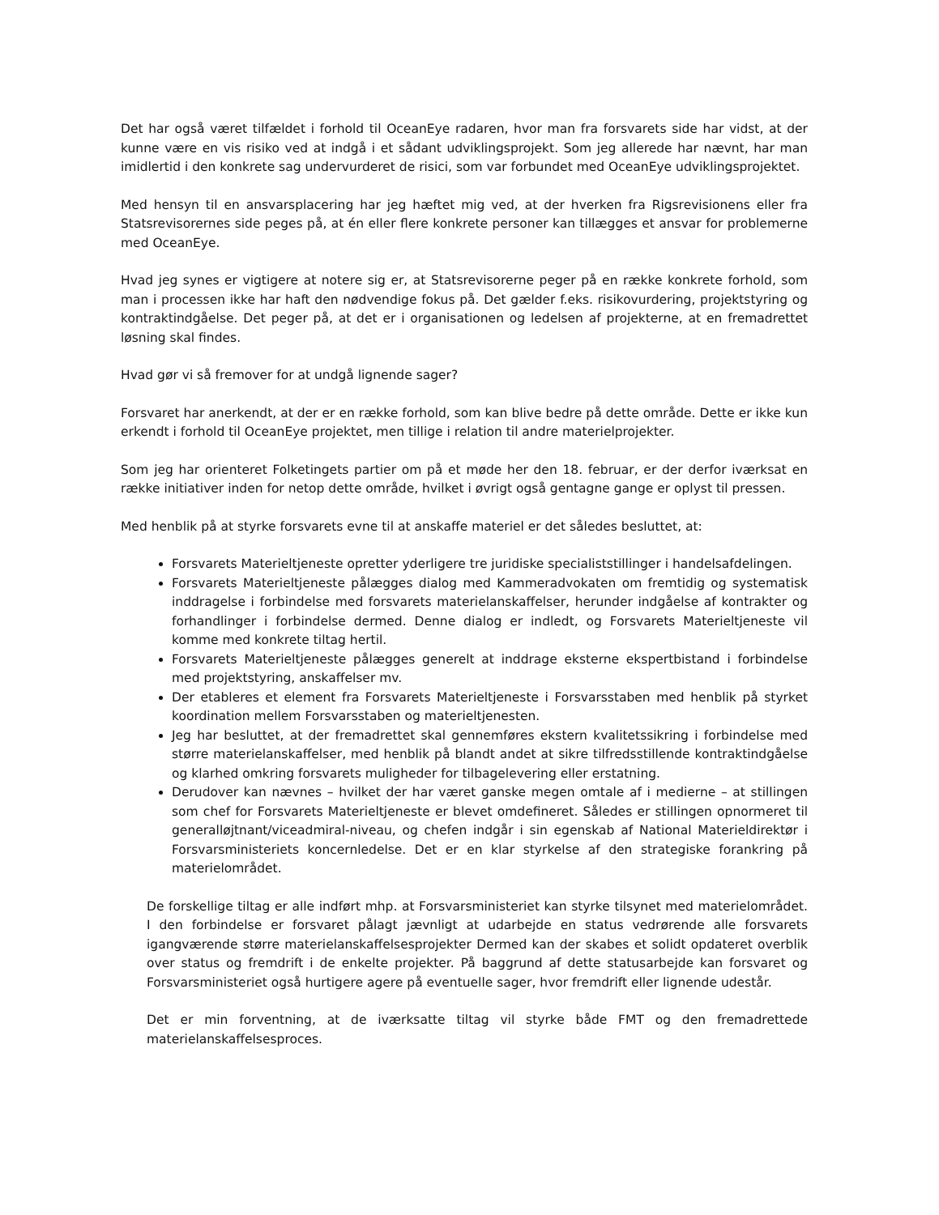Det har også været tilfældet i forhold til OceanEye radaren, hvor man fra forsvarets side har vidst, at der kunne være en vis risiko ved at indgå i et sådant udviklingsprojekt. Som jeg allerede har nævnt, har man imidlertid i den konkrete sag undervurderet de risici, som var forbundet med OceanEye udviklingsprojektet.
Med hensyn til en ansvarsplacering har jeg hæftet mig ved, at der hverken fra Rigsrevisionens eller fra Statsrevisorernes side peges på, at én eller flere konkrete personer kan tillægges et ansvar for problemerne med OceanEye.
Hvad jeg synes er vigtigere at notere sig er, at Statsrevisorerne peger på en række konkrete forhold, som man i processen ikke har haft den nødvendige fokus på. Det gælder f.eks. risikovurdering, projektstyring og kontraktindgåelse. Det peger på, at det er i organisationen og ledelsen af projekterne, at en fremadrettet løsning skal findes.
Hvad gør vi så fremover for at undgå lignende sager?
Forsvaret har anerkendt, at der er en række forhold, som kan blive bedre på dette område. Dette er ikke kun erkendt i forhold til OceanEye projektet, men tillige i relation til andre materielprojekter.
Som jeg har orienteret Folketingets partier om på et møde her den 18. februar, er der derfor iværksat en række initiativer inden for netop dette område, hvilket i øvrigt også gentagne gange er oplyst til pressen.
Med henblik på at styrke forsvarets evne til at anskaffe materiel er det således besluttet, at:
Forsvarets Materieltjeneste opretter yderligere tre juridiske specialiststillinger i handelsafdelingen.
Forsvarets Materieltjeneste pålægges dialog med Kammeradvokaten om fremtidig og systematisk inddragelse i forbindelse med forsvarets materielanskaffelser, herunder indgåelse af kontrakter og forhandlinger i forbindelse dermed. Denne dialog er indledt, og Forsvarets Materieltjeneste vil komme med konkrete tiltag hertil.
Forsvarets Materieltjeneste pålægges generelt at inddrage eksterne ekspertbistand i forbindelse med projektstyring, anskaffelser mv.
Der etableres et element fra Forsvarets Materieltjeneste i Forsvarsstaben med henblik på styrket koordination mellem Forsvarsstaben og materieltjenesten.
Jeg har besluttet, at der fremadrettet skal gennemføres ekstern kvalitetssikring i forbindelse med større materielanskaffelser, med henblik på blandt andet at sikre tilfredsstillende kontraktindgåelse og klarhed omkring forsvarets muligheder for tilbagelevering eller erstatning.
Derudover kan nævnes – hvilket der har været ganske megen omtale af i medierne – at stillingen som chef for Forsvarets Materieltjeneste er blevet omdefineret. Således er stillingen opnormeret til generalløjtnant/viceadmiral-niveau, og chefen indgår i sin egenskab af National Materieldirektør i Forsvarsministeriets koncernledelse. Det er en klar styrkelse af den strategiske forankring på materielområdet.
De forskellige tiltag er alle indført mhp. at Forsvarsministeriet kan styrke tilsynet med materielområdet. I den forbindelse er forsvaret pålagt jævnligt at udarbejde en status vedrørende alle forsvarets igangværende større materielanskaffelsesprojekter Dermed kan der skabes et solidt opdateret overblik over status og fremdrift i de enkelte projekter. På baggrund af dette statusarbejde kan forsvaret og Forsvarsministeriet også hurtigere agere på eventuelle sager, hvor fremdrift eller lignende udestår.
Det er min forventning, at de iværksatte tiltag vil styrke både FMT og den fremadrettede materielanskaffelsesproces.